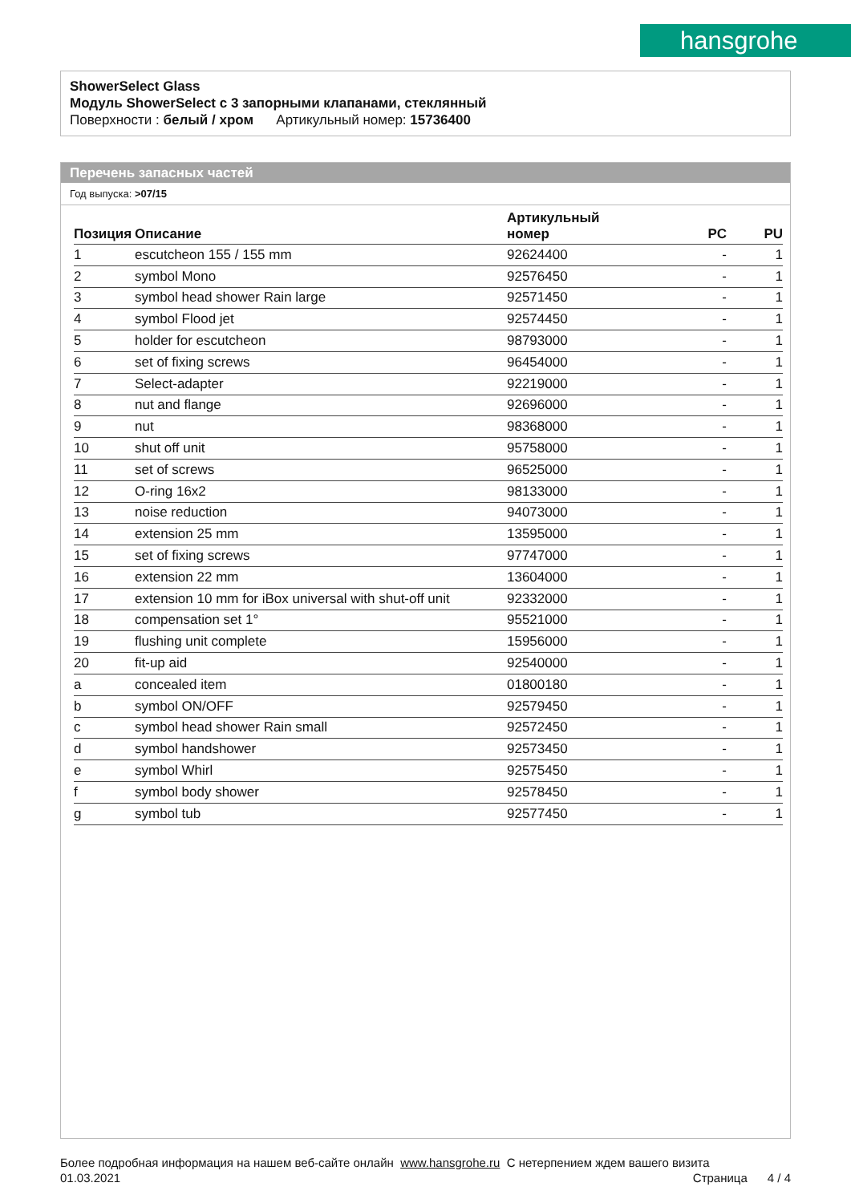hansgrohe
ShowerSelect Glass
Модуль ShowerSelect с 3 запорными клапанами, стеклянный
Поверхности : белый / хром Артикульный номер: 15736400
Перечень запасных частей
Год выпуска: >07/15
| Позиция | Описание | Артикульный номер | PC | PU |
| --- | --- | --- | --- | --- |
| 1 | escutcheon 155 / 155 mm | 92624400 | - | 1 |
| 2 | symbol Mono | 92576450 | - | 1 |
| 3 | symbol head shower Rain large | 92571450 | - | 1 |
| 4 | symbol Flood jet | 92574450 | - | 1 |
| 5 | holder for escutcheon | 98793000 | - | 1 |
| 6 | set of fixing screws | 96454000 | - | 1 |
| 7 | Select-adapter | 92219000 | - | 1 |
| 8 | nut and flange | 92696000 | - | 1 |
| 9 | nut | 98368000 | - | 1 |
| 10 | shut off unit | 95758000 | - | 1 |
| 11 | set of screws | 96525000 | - | 1 |
| 12 | O-ring 16x2 | 98133000 | - | 1 |
| 13 | noise reduction | 94073000 | - | 1 |
| 14 | extension 25 mm | 13595000 | - | 1 |
| 15 | set of fixing screws | 97747000 | - | 1 |
| 16 | extension 22 mm | 13604000 | - | 1 |
| 17 | extension 10 mm for iBox universal with shut-off unit | 92332000 | - | 1 |
| 18 | compensation set 1° | 95521000 | - | 1 |
| 19 | flushing unit complete | 15956000 | - | 1 |
| 20 | fit-up aid | 92540000 | - | 1 |
| a | concealed item | 01800180 | - | 1 |
| b | symbol ON/OFF | 92579450 | - | 1 |
| c | symbol head shower Rain small | 92572450 | - | 1 |
| d | symbol handshower | 92573450 | - | 1 |
| e | symbol Whirl | 92575450 | - | 1 |
| f | symbol body shower | 92578450 | - | 1 |
| g | symbol tub | 92577450 | - | 1 |
Более подробная информация на нашем веб-сайте онлайн www.hansgrohe.ru С нетерпением ждем вашего визита Страница 4 / 4
01.03.2021